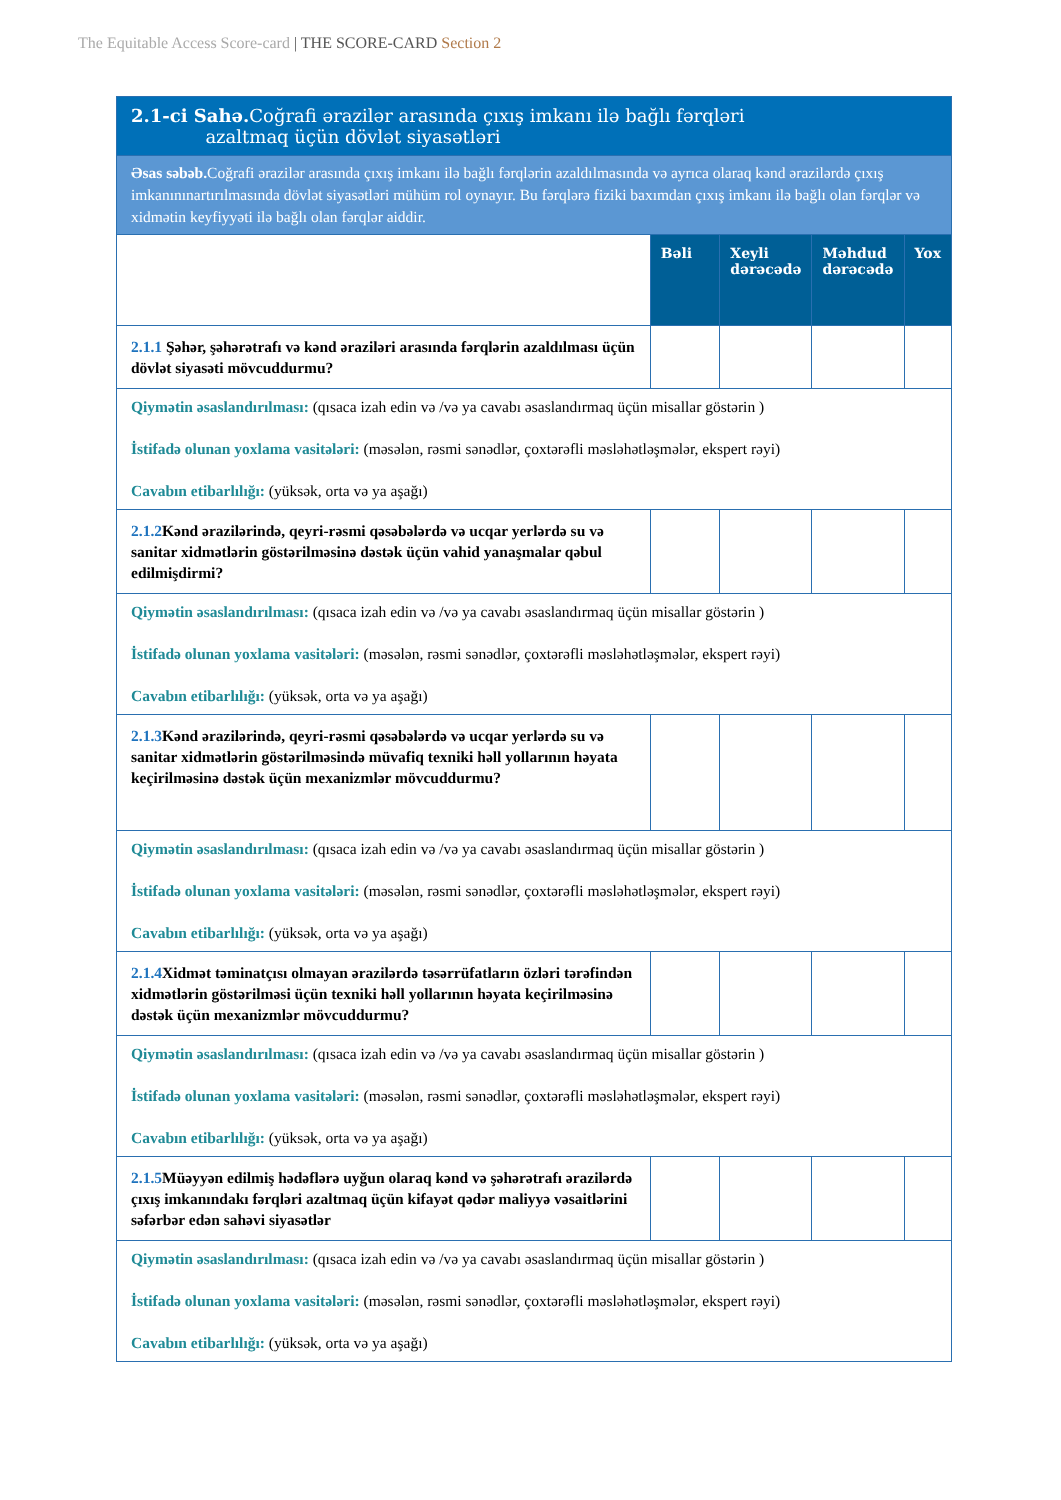The Equitable Access Score-card | THE SCORE-CARD Section 2
| 2.1-ci Sahə. Coğrafi ərazilər arasında çıxış imkanı ilə bağlı fərqləri azaltmaq üçün dövlət siyasətləri | | | | |
| Əsas səbəb. Coğrafi ərazilər arasında çıxış imkanı ilə bağlı fərqlərin azaldılmasında və ayrıca olaraq kənd ərazilərdə çıxış imkanınınartırılmasında dövlət siyasətləri mühüm rol oynayır. Bu fərqlərə fiziki baxımdan çıxış imkanı ilə bağlı olan fərqlər və xidmətin keyfiyyəti ilə bağlı olan fərqlər aiddir. | | | | |
| | Bəli | Xeyli dərəcədə | Məhdud dərəcədə | Yox |
| 2.1.1 Şəhər, şəhərətrafı və kənd əraziləri arasında fərqlərin azaldılması üçün dövlət siyasəti mövcuddurmu? | | | | |
| Qiymətin əsaslandırılması: (qısaca izah edin və /və ya cavabı əsaslandırmaq üçün misallar göstərin ) İstifadə olunan yoxlama vasitələri: (məsələn, rəsmi sənədlər, çoxtərəfli məsləhətləşmələr, ekspert rəyi) Cavabın etibarlılığı: (yüksək, orta və ya aşağı) | | | | |
| 2.1.2 Kənd ərazilərində, qeyri-rəsmi qəsəbələrdə və ucqar yerlərdə su və sanitar xidmətlərin göstərilməsinə dəstək üçün vahid yanaşmalar qəbul edilmişdirmi? | | | | |
| Qiymətin əsaslandırılması: (qısaca izah edin və /və ya cavabı əsaslandırmaq üçün misallar göstərin ) İstifadə olunan yoxlama vasitələri: (məsələn, rəsmi sənədlər, çoxtərəfli məsləhətləşmələr, ekspert rəyi) Cavabın etibarlılığı: (yüksək, orta və ya aşağı) | | | | |
| 2.1.3 Kənd ərazilərində, qeyri-rəsmi qəsəbələrdə və ucqar yerlərdə su və sanitar xidmətlərin göstərilməsində müvafiq texniki həll yollarının həyata keçirilməsinə dəstək üçün mexanizmlər mövcuddurmu? | | | | |
| Qiymətin əsaslandırılması: (qısaca izah edin və /və ya cavabı əsaslandırmaq üçün misallar göstərin ) İstifadə olunan yoxlama vasitələri: (məsələn, rəsmi sənədlər, çoxtərəfli məsləhətləşmələr, ekspert rəyi) Cavabın etibarlılığı: (yüksək, orta və ya aşağı) | | | | |
| 2.1.4 Xidmət təminatçısı olmayan ərazilərdə təsərrüfatların özləri tərəfindən xidmətlərin göstərilməsi üçün texniki həll yollarının həyata keçirilməsinə dəstək üçün mexanizmlər mövcuddurmu? | | | | |
| Qiymətin əsaslandırılması: (qısaca izah edin və /və ya cavabı əsaslandırmaq üçün misallar göstərin ) İstifadə olunan yoxlama vasitələri: (məsələn, rəsmi sənədlər, çoxtərəfli məsləhətləşmələr, ekspert rəyi) Cavabın etibarlılığı: (yüksək, orta və ya aşağı) | | | | |
| 2.1.5 Müəyyən edilmiş hədəflərə uyğun olaraq kənd və şəhərətrafı ərazilərdə çıxış imkanındakı fərqləri azaltmaq üçün kifayət qədər maliyyə vəsaitlərini səfərbər edən sahəvi siyasətlər | | | | |
| Qiymətin əsaslandırılması: (qısaca izah edin və /və ya cavabı əsaslandırmaq üçün misallar göstərin ) İstifadə olunan yoxlama vasitələri: (məsələn, rəsmi sənədlər, çoxtərəfli məsləhətləşmələr, ekspert rəyi) Cavabın etibarlılığı: (yüksək, orta və ya aşağı) | | | | |